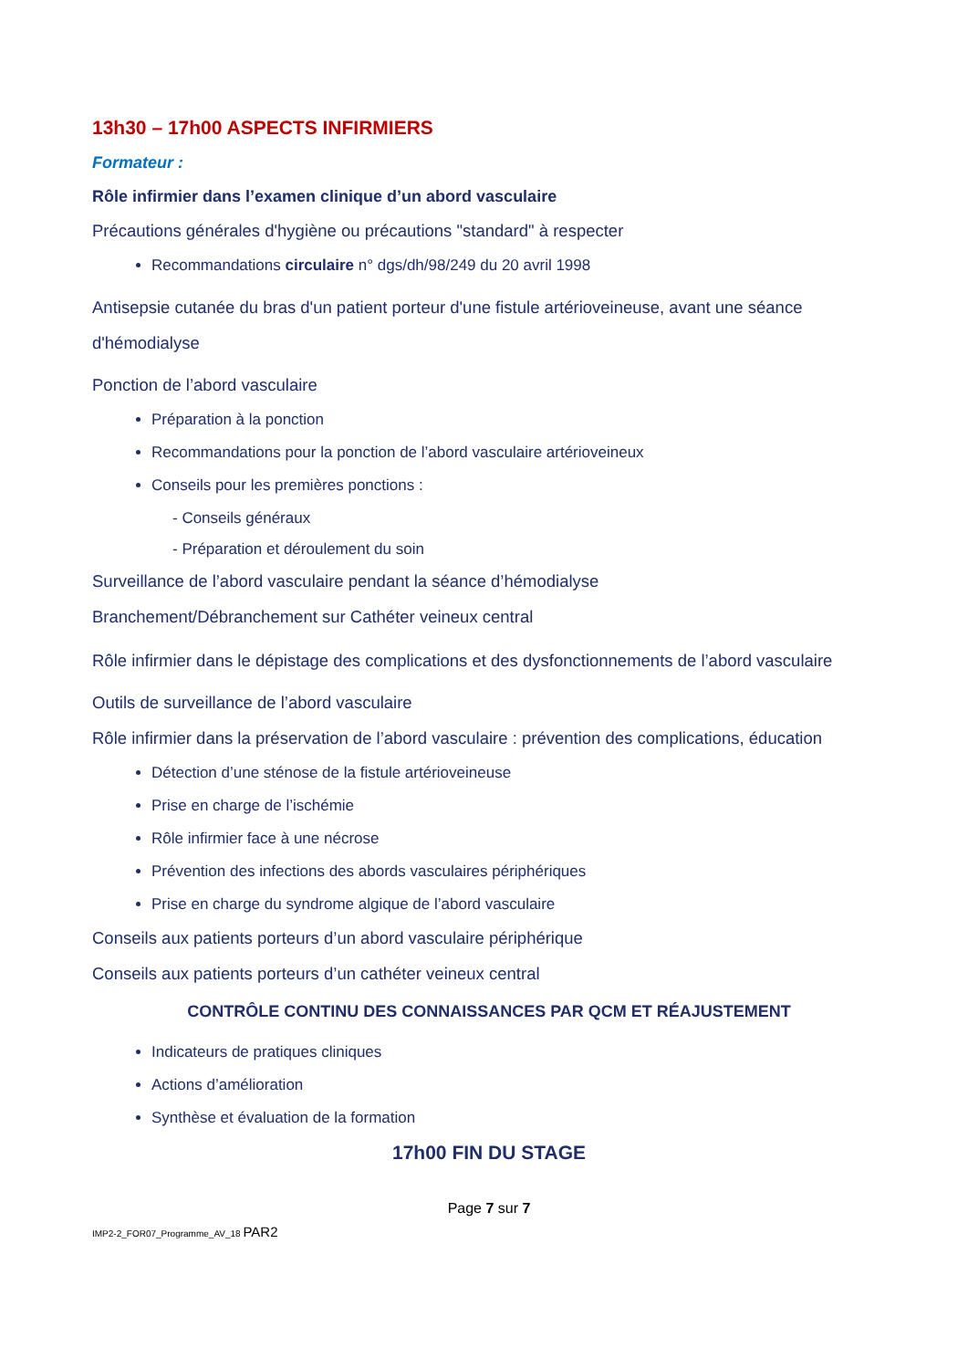13h30 – 17h00 ASPECTS INFIRMIERS
Formateur :
Rôle infirmier dans l’examen clinique d’un abord vasculaire
Précautions générales d'hygiène ou précautions "standard" à respecter
Recommandations circulaire n° dgs/dh/98/249 du 20 avril 1998
Antisepsie cutanée du bras d'un patient porteur d'une fistule artérioveineuse, avant une séance d'hémodialyse
Ponction de l’abord vasculaire
Préparation à la ponction
Recommandations pour la ponction de l’abord vasculaire artérioveineux
Conseils pour les premières ponctions :
- Conseils généraux
- Préparation et déroulement du soin
Surveillance de l’abord vasculaire pendant la séance d’hémodialyse
Branchement/Débranchement sur Cathéter veineux central
Rôle infirmier dans le dépistage des complications et des dysfonctionnements de l’abord vasculaire
Outils de surveillance de l’abord vasculaire
Rôle infirmier dans la préservation de l’abord vasculaire : prévention des complications, éducation
Détection d’une sténose de la fistule artérioveineuse
Prise en charge de l’ischémie
Rôle infirmier face à une nécrose
Prévention des infections des abords vasculaires périphériques
Prise en charge du syndrome algique de l’abord vasculaire
Conseils aux patients porteurs d’un abord vasculaire périphérique
Conseils aux patients porteurs d’un cathéter veineux central
CONTRÔLE CONTINU DES CONNAISSANCES PAR QCM ET RÉAJUSTEMENT
Indicateurs de pratiques cliniques
Actions d’amélioration
Synthèse et évaluation de la formation
17h00 FIN DU STAGE
Page 7 sur 7
IMP2-2_FOR07_Programme_AV_18 PAR2